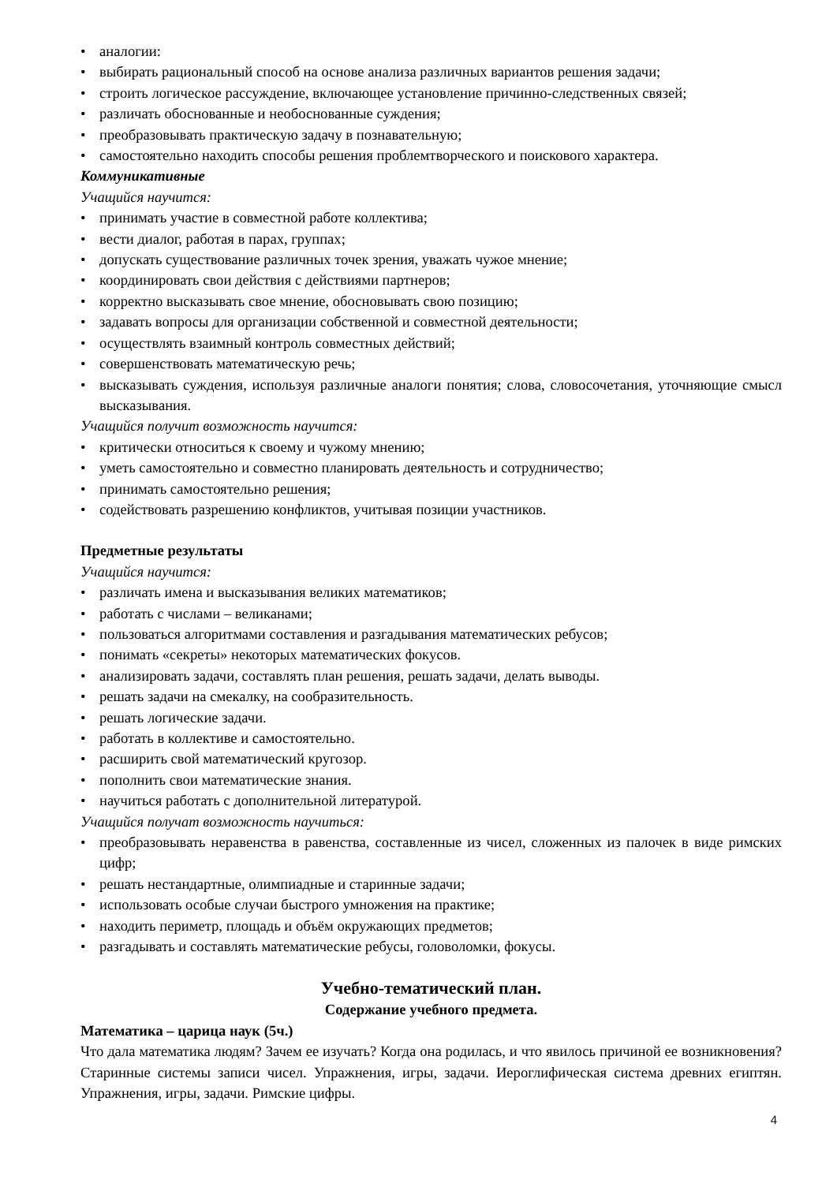• аналогии:
• выбирать рациональный способ на основе анализа различных вариантов решения задачи;
• строить логическое рассуждение, включающее установление причинно-следственных связей;
• различать обоснованные и необоснованные суждения;
• преобразовывать практическую задачу в познавательную;
• самостоятельно находить способы решения проблемтворческого и поискового характера.
Коммуникативные
Учащийся научится:
• принимать участие в совместной работе коллектива;
• вести диалог, работая в парах, группах;
• допускать существование различных точек зрения, уважать чужое мнение;
• координировать свои действия с действиями партнеров;
• корректно высказывать свое мнение, обосновывать свою позицию;
• задавать вопросы для организации собственной и совместной деятельности;
• осуществлять взаимный контроль совместных действий;
• совершенствовать математическую речь;
• высказывать суждения, используя различные аналоги понятия; слова, словосочетания, уточняющие смысл высказывания.
Учащийся получит возможность научится:
• критически относиться к своему и чужому мнению;
• уметь самостоятельно и совместно планировать деятельность и сотрудничество;
• принимать самостоятельно решения;
• содействовать разрешению конфликтов, учитывая позиции участников.
Предметные результаты
Учащийся научится:
• различать имена и высказывания великих математиков;
• работать с числами – великанами;
• пользоваться алгоритмами составления и разгадывания математических ребусов;
• понимать «секреты» некоторых математических фокусов.
• анализировать задачи, составлять план решения, решать задачи, делать выводы.
• решать задачи на смекалку, на сообразительность.
• решать логические задачи.
• работать в коллективе и самостоятельно.
• расширить свой математический кругозор.
• пополнить свои математические знания.
• научиться работать с дополнительной литературой.
Учащийся получат возможность научиться:
• преобразовывать неравенства в равенства, составленные из чисел, сложенных из палочек в виде римских цифр;
• решать нестандартные, олимпиадные и старинные задачи;
• использовать особые случаи быстрого умножения на практике;
• находить периметр, площадь и объём окружающих предметов;
• разгадывать и составлять математические ребусы, головоломки, фокусы.
Учебно-тематический план.
Содержание учебного предмета.
Математика – царица наук (5ч.)
Что дала математика людям? Зачем ее изучать? Когда она родилась, и что явилось причиной ее возникновения? Старинные системы записи чисел. Упражнения, игры, задачи. Иероглифическая система древних египтян. Упражнения, игры, задачи. Римские цифры.
4